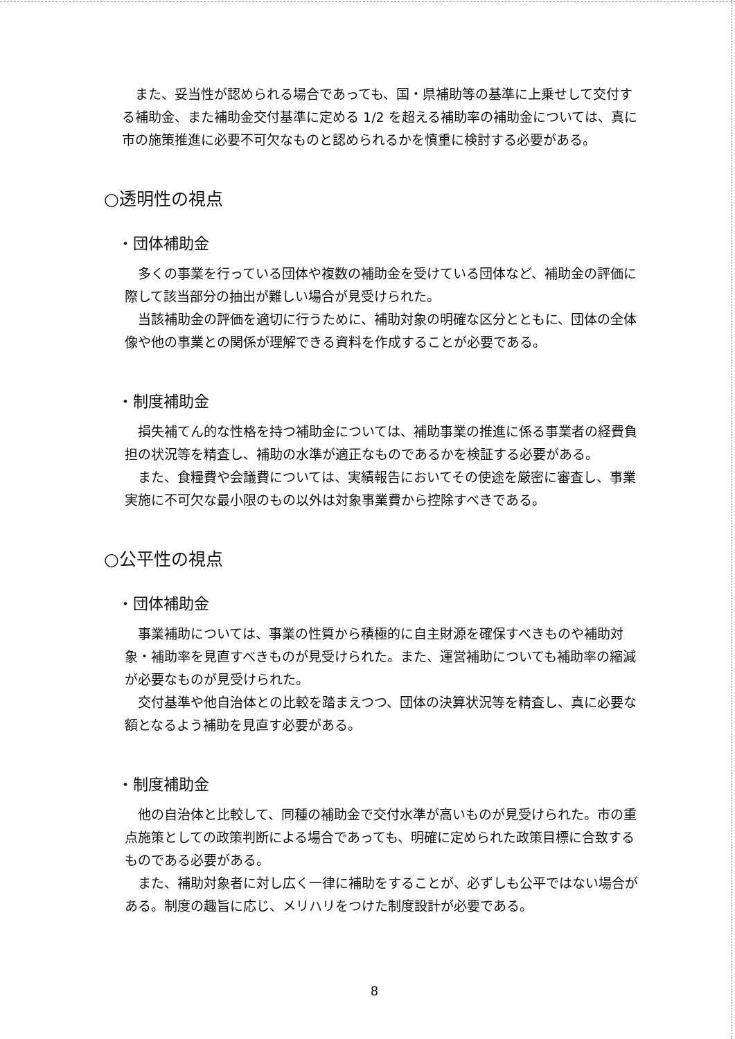また、妥当性が認められる場合であっても、国・県補助等の基準に上乗せして交付する補助金、また補助金交付基準に定める 1/2 を超える補助率の補助金については、真に市の施策推進に必要不可欠なものと認められるかを慎重に検討する必要がある。
○透明性の視点
・団体補助金
多くの事業を行っている団体や複数の補助金を受けている団体など、補助金の評価に際して該当部分の抽出が難しい場合が見受けられた。
当該補助金の評価を適切に行うために、補助対象の明確な区分とともに、団体の全体像や他の事業との関係が理解できる資料を作成することが必要である。
・制度補助金
損失補てん的な性格を持つ補助金については、補助事業の推進に係る事業者の経費負担の状況等を精査し、補助の水準が適正なものであるかを検証する必要がある。
また、食糧費や会議費については、実績報告においてその使途を厳密に審査し、事業実施に不可欠な最小限のもの以外は対象事業費から控除すべきである。
○公平性の視点
・団体補助金
事業補助については、事業の性質から積極的に自主財源を確保すべきものや補助対象・補助率を見直すべきものが見受けられた。また、運営補助についても補助率の縮減が必要なものが見受けられた。
交付基準や他自治体との比較を踏まえつつ、団体の決算状況等を精査し、真に必要な額となるよう補助を見直す必要がある。
・制度補助金
他の自治体と比較して、同種の補助金で交付水準が高いものが見受けられた。市の重点施策としての政策判断による場合であっても、明確に定められた政策目標に合致するものである必要がある。
また、補助対象者に対し広く一律に補助をすることが、必ずしも公平ではない場合がある。制度の趣旨に応じ、メリハリをつけた制度設計が必要である。
8